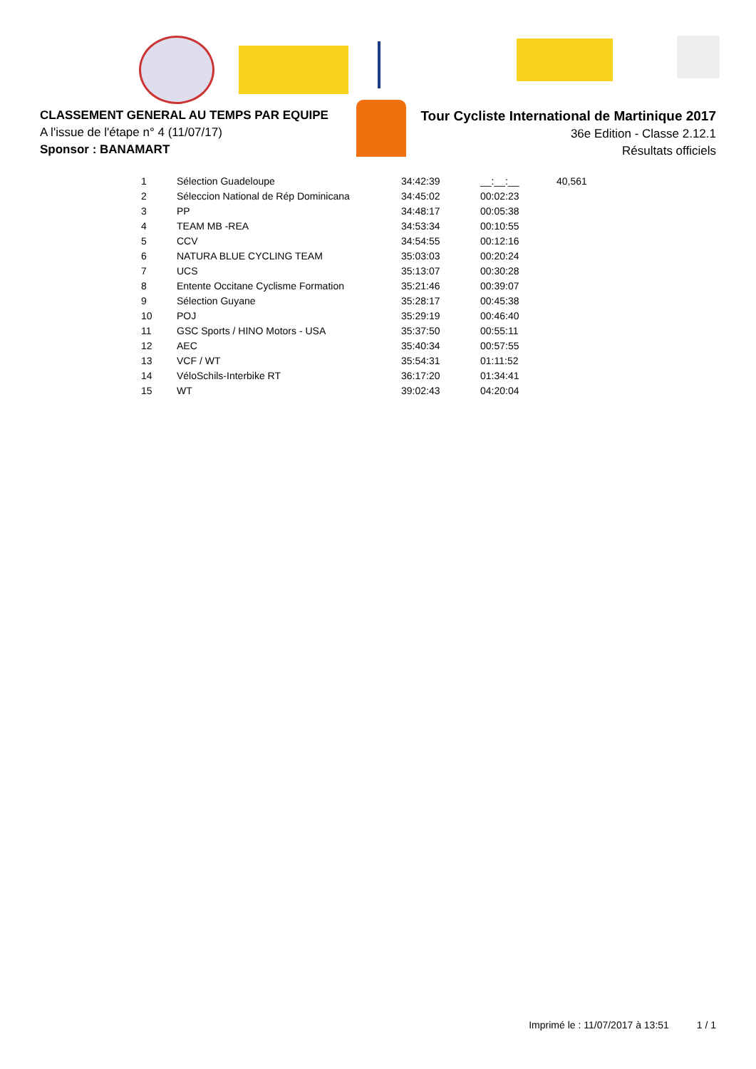CLASSEMENT GENERAL AU TEMPS PAR EQUIPE
A l'issue de l'étape n° 4 (11/07/17)
Sponsor : BANAMART
Tour Cycliste International de Martinique 2017
36e Edition - Classe 2.12.1
Résultats officiels
| 1 | Sélection Guadeloupe | 34:42:39 | __:__:__ | 40,561 |
| 2 | Séleccion National de Rép Dominicana | 34:45:02 | 00:02:23 | |
| 3 | PP | 34:48:17 | 00:05:38 | |
| 4 | TEAM MB -REA | 34:53:34 | 00:10:55 | |
| 5 | CCV | 34:54:55 | 00:12:16 | |
| 6 | NATURA BLUE CYCLING TEAM | 35:03:03 | 00:20:24 | |
| 7 | UCS | 35:13:07 | 00:30:28 | |
| 8 | Entente Occitane Cyclisme Formation | 35:21:46 | 00:39:07 | |
| 9 | Sélection Guyane | 35:28:17 | 00:45:38 | |
| 10 | POJ | 35:29:19 | 00:46:40 | |
| 11 | GSC Sports / HINO Motors - USA | 35:37:50 | 00:55:11 | |
| 12 | AEC | 35:40:34 | 00:57:55 | |
| 13 | VCF / WT | 35:54:31 | 01:11:52 | |
| 14 | VéloSchils-Interbike RT | 36:17:20 | 01:34:41 | |
| 15 | WT | 39:02:43 | 04:20:04 | |
Imprimé le : 11/07/2017 à 13:51 1 / 1